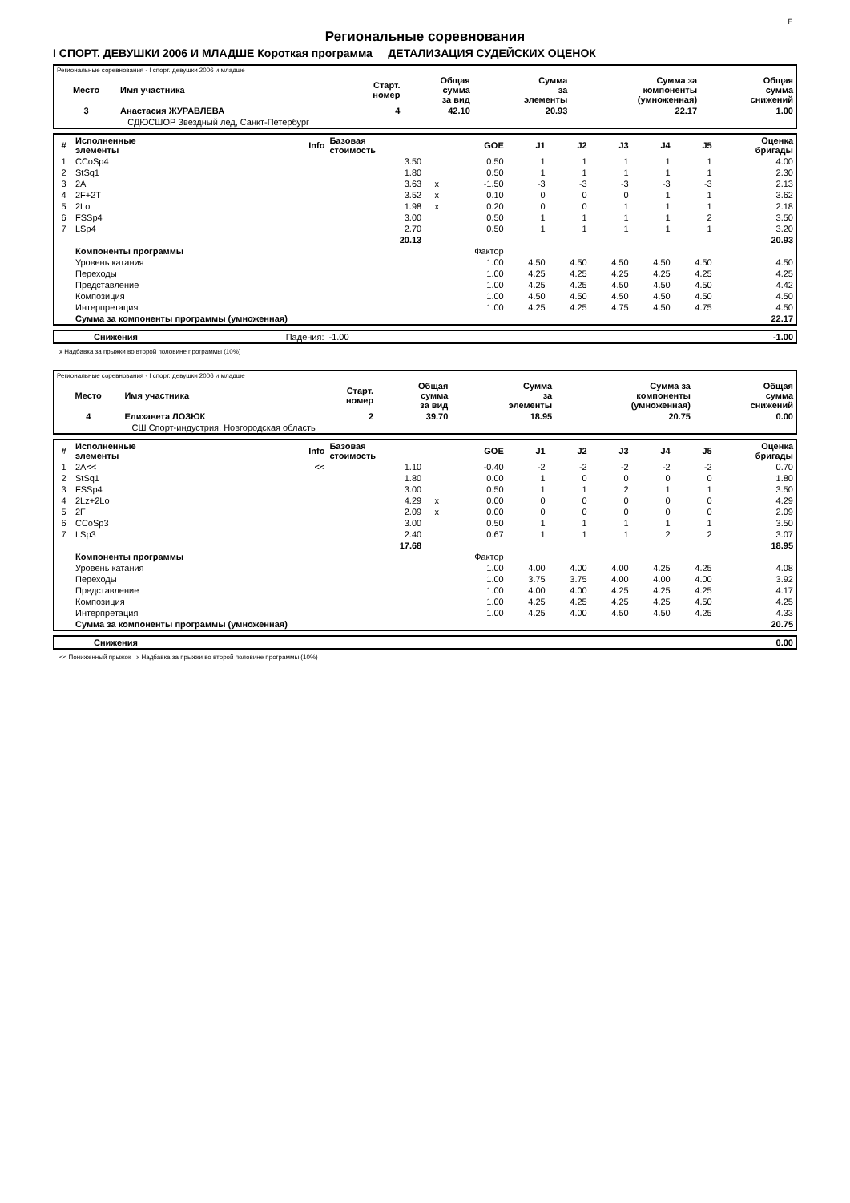F
Региональные соревнования
I СПОРТ. ДЕВУШКИ 2006 И МЛАДШЕ Короткая программа ДЕТАЛИЗАЦИЯ СУДЕЙСКИХ ОЦЕНОК
| Региональные соревнования - I спорт. девушки 2006 и младше | | | | | | |
| Место | Имя участника | Старт. номер | Общая сумма за вид | Сумма за элементы | Сумма за компоненты (умноженная) | Общая сумма снижений |
| 3 | Анастасия ЖУРАВЛЕВА | 4 | 42.10 | 20.93 | 22.17 | 1.00 |
| | СДЮСШОР Звездный лед, Санкт-Петербург | | | | | |
| # | Исполненные элементы | Info | Базовая стоимость | | GOE | J1 | J2 | J3 | J4 | J5 | Оценка бригады |
| --- | --- | --- | --- | --- | --- | --- | --- | --- | --- | --- | --- |
| 1 | CCoSp4 | | 3.50 | | 0.50 | 1 | 1 | 1 | 1 | 1 | 4.00 |
| 2 | StSq1 | | 1.80 | | 0.50 | 1 | 1 | 1 | 1 | 1 | 2.30 |
| 3 | 2A | | 3.63 | x | -1.50 | -3 | -3 | -3 | -3 | -3 | 2.13 |
| 4 | 2F+2T | | 3.52 | x | 0.10 | 0 | 0 | 0 | 1 | 1 | 3.62 |
| 5 | 2Lo | | 1.98 | x | 0.20 | 0 | 0 | 1 | 1 | 1 | 2.18 |
| 6 | FSSp4 | | 3.00 | | 0.50 | 1 | 1 | 1 | 1 | 2 | 3.50 |
| 7 | LSp4 | | 2.70 | | 0.50 | 1 | 1 | 1 | 1 | 1 | 3.20 |
| | | | 20.13 | | | | | | | | 20.93 |
| | Компоненты программы | | | | Фактор | | | | | | |
| | Уровень катания | | | | 1.00 | 4.50 | 4.50 | 4.50 | 4.50 | 4.50 | 4.50 |
| | Переходы | | | | 1.00 | 4.25 | 4.25 | 4.25 | 4.25 | 4.25 | 4.25 |
| | Представление | | | | 1.00 | 4.25 | 4.25 | 4.50 | 4.50 | 4.50 | 4.42 |
| | Композиция | | | | 1.00 | 4.50 | 4.50 | 4.50 | 4.50 | 4.50 | 4.50 |
| | Интерпретация | | | | 1.00 | 4.25 | 4.25 | 4.75 | 4.50 | 4.75 | 4.50 |
| | Сумма за компоненты программы (умноженная) | | | | | | | | | | 22.17 |
| | Снижения | Падения: | -1.00 | -1.00 |
x Надбавка за прыжки во второй половине программы (10%)
| Региональные соревнования - I спорт. девушки 2006 и младше | | | | | | |
| Место | Имя участника | Старт. номер | Общая сумма за вид | Сумма за элементы | Сумма за компоненты (умноженная) | Общая сумма снижений |
| 4 | Елизавета ЛОЗЮК | 2 | 39.70 | 18.95 | 20.75 | 0.00 |
| | СШ Спорт-индустрия, Новгородская область | | | | | |
| # | Исполненные элементы | Info | Базовая стоимость | | GOE | J1 | J2 | J3 | J4 | J5 | Оценка бригады |
| --- | --- | --- | --- | --- | --- | --- | --- | --- | --- | --- | --- |
| 1 | 2A<< | << | 1.10 | | -0.40 | -2 | -2 | -2 | -2 | -2 | 0.70 |
| 2 | StSq1 | | 1.80 | | 0.00 | 1 | 0 | 0 | 0 | 0 | 1.80 |
| 3 | FSSp4 | | 3.00 | | 0.50 | 1 | 1 | 2 | 1 | 1 | 3.50 |
| 4 | 2Lz+2Lo | | 4.29 | x | 0.00 | 0 | 0 | 0 | 0 | 0 | 4.29 |
| 5 | 2F | | 2.09 | x | 0.00 | 0 | 0 | 0 | 0 | 0 | 2.09 |
| 6 | CCoSp3 | | 3.00 | | 0.50 | 1 | 1 | 1 | 1 | 1 | 3.50 |
| 7 | LSp3 | | 2.40 | | 0.67 | 1 | 1 | 1 | 2 | 2 | 3.07 |
| | | | 17.68 | | | | | | | | 18.95 |
| | Компоненты программы | | | | Фактор | | | | | | |
| | Уровень катания | | | | 1.00 | 4.00 | 4.00 | 4.00 | 4.25 | 4.25 | 4.08 |
| | Переходы | | | | 1.00 | 3.75 | 3.75 | 4.00 | 4.00 | 4.00 | 3.92 |
| | Представление | | | | 1.00 | 4.00 | 4.00 | 4.25 | 4.25 | 4.25 | 4.17 |
| | Композиция | | | | 1.00 | 4.25 | 4.25 | 4.25 | 4.25 | 4.50 | 4.25 |
| | Интерпретация | | | | 1.00 | 4.25 | 4.00 | 4.50 | 4.50 | 4.25 | 4.33 |
| | Сумма за компоненты программы (умноженная) | | | | | | | | | | 20.75 |
| | Снижения | 0.00 |
<< Пониженный прыжок x Надбавка за прыжки во второй половине программы (10%)